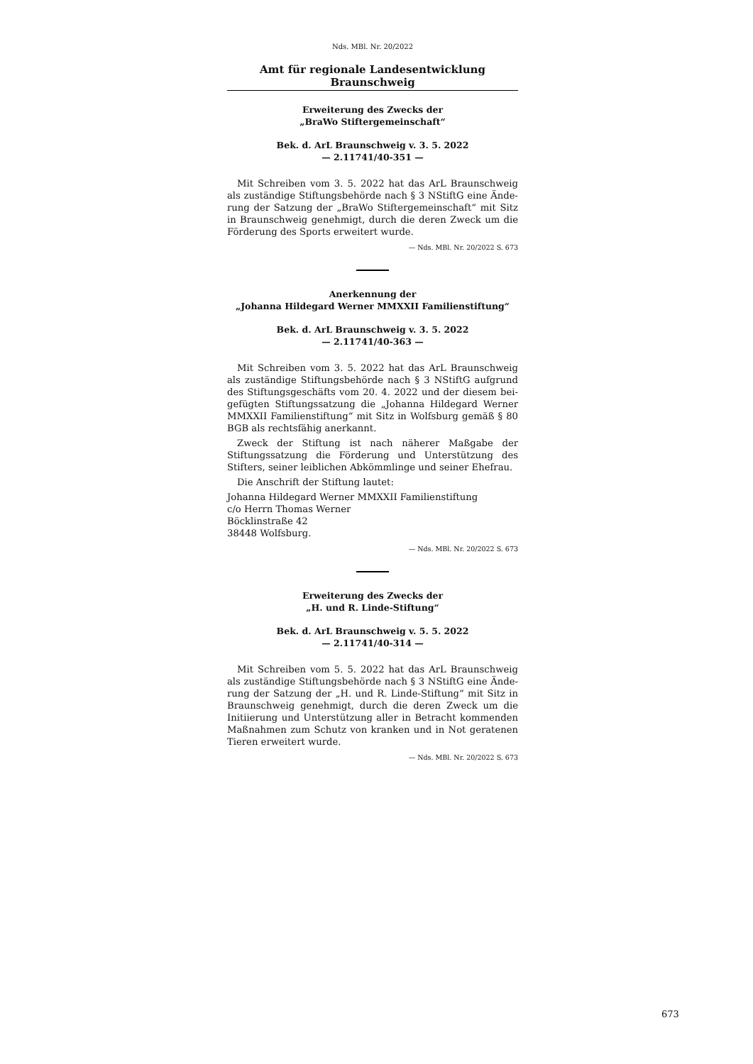Nds. MBl. Nr. 20/2022
Amt für regionale Landesentwicklung Braunschweig
Erweiterung des Zwecks der
„BraWo Stiftergemeinschaft“
Bek. d. ArL Braunschweig v. 3. 5. 2022
— 2.11741/40-351 —
Mit Schreiben vom 3. 5. 2022 hat das ArL Braunschweig als zuständige Stiftungsbehörde nach § 3 NStiftG eine Ände­rung der Satzung der „BraWo Stiftergemeinschaft“ mit Sitz in Braunschweig genehmigt, durch die deren Zweck um die Förderung des Sports erweitert wurde.
— Nds. MBl. Nr. 20/2022 S. 673
Anerkennung der
„Johanna Hildegard Werner MMXXII Familienstiftung“
Bek. d. ArL Braunschweig v. 3. 5. 2022
— 2.11741/40-363 —
Mit Schreiben vom 3. 5. 2022 hat das ArL Braunschweig als zuständige Stiftungsbehörde nach § 3 NStiftG aufgrund des Stiftungsgeschäfts vom 20. 4. 2022 und der diesem bei­gefügten Stiftungssatzung die „Johanna Hildegard Werner MMXXII Familienstiftung“ mit Sitz in Wolfsburg gemäß § 80 BGB als rechtsfähig anerkannt.
Zweck der Stiftung ist nach näherer Maßgabe der Stiftungs­satzung die Förderung und Unterstützung des Stifters, seiner leiblichen Abkömmlinge und seiner Ehefrau.
Die Anschrift der Stiftung lautet:
Johanna Hildegard Werner MMXXII Familienstiftung
c/o Herrn Thomas Werner
Böcklinstraße 42
38448 Wolfsburg.
— Nds. MBl. Nr. 20/2022 S. 673
Erweiterung des Zwecks der
„H. und R. Linde-Stiftung“
Bek. d. ArL Braunschweig v. 5. 5. 2022
— 2.11741/40-314 —
Mit Schreiben vom 5. 5. 2022 hat das ArL Braunschweig als zuständige Stiftungsbehörde nach § 3 NStiftG eine Ände­rung der Satzung der „H. und R. Linde-Stiftung“ mit Sitz in Braunschweig genehmigt, durch die deren Zweck um die Initiierung und Unterstützung aller in Betracht kommenden Maßnahmen zum Schutz von kranken und in Not geratenen Tieren erweitert wurde.
— Nds. MBl. Nr. 20/2022 S. 673
673